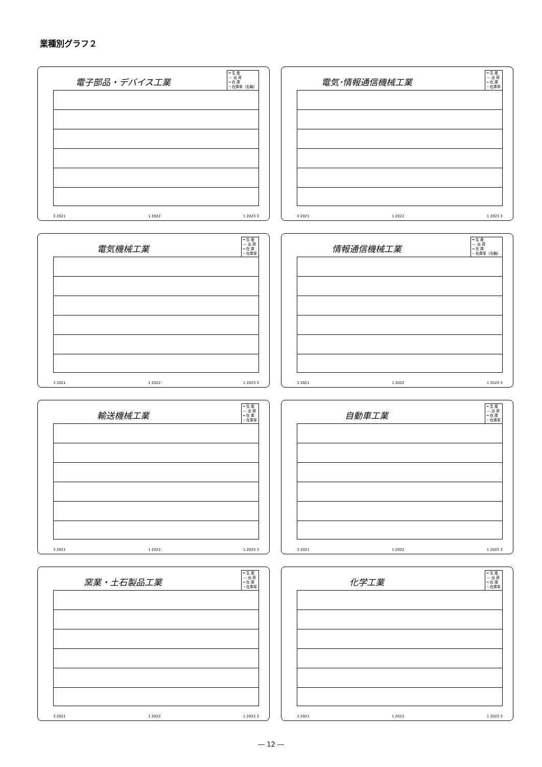業種別グラフ２
電子部品・デバイス工業
━ 生 産
― 出 荷
╍ 在 庫
┈ 在庫率（右軸）
3 2021 1 2022 1 2023 3
電気･情報通信機械工業
━ 生 産
― 出 荷
╍ 在 庫
┈ 在庫率
3 2021 1 2022 1 2023 3
電気機械工業
━ 生 産
― 出 荷
╍ 在 庫
┈ 在庫率
3 2021 1 2022 1 2023 3
情報通信機械工業
━ 生 産
― 出 荷
╍ 在 庫
┈ 在庫率（右軸）
3 2021 1 2022 1 2023 3
輸送機械工業
━ 生 産
― 出 荷
╍ 在 庫
┈ 在庫率
3 2021 1 2022 1 2023 3
自動車工業
━ 生 産
― 出 荷
╍ 在 庫
┈ 在庫率
3 2021 1 2022 1 2023 3
窯業・土石製品工業
━ 生 産
― 出 荷
╍ 在 庫
┈ 在庫率
3 2021 1 2022 1 2023 3
化学工業
━ 生 産
― 出 荷
╍ 在 庫
┈ 在庫率
3 2021 1 2022 1 2023 3
― 12 ―